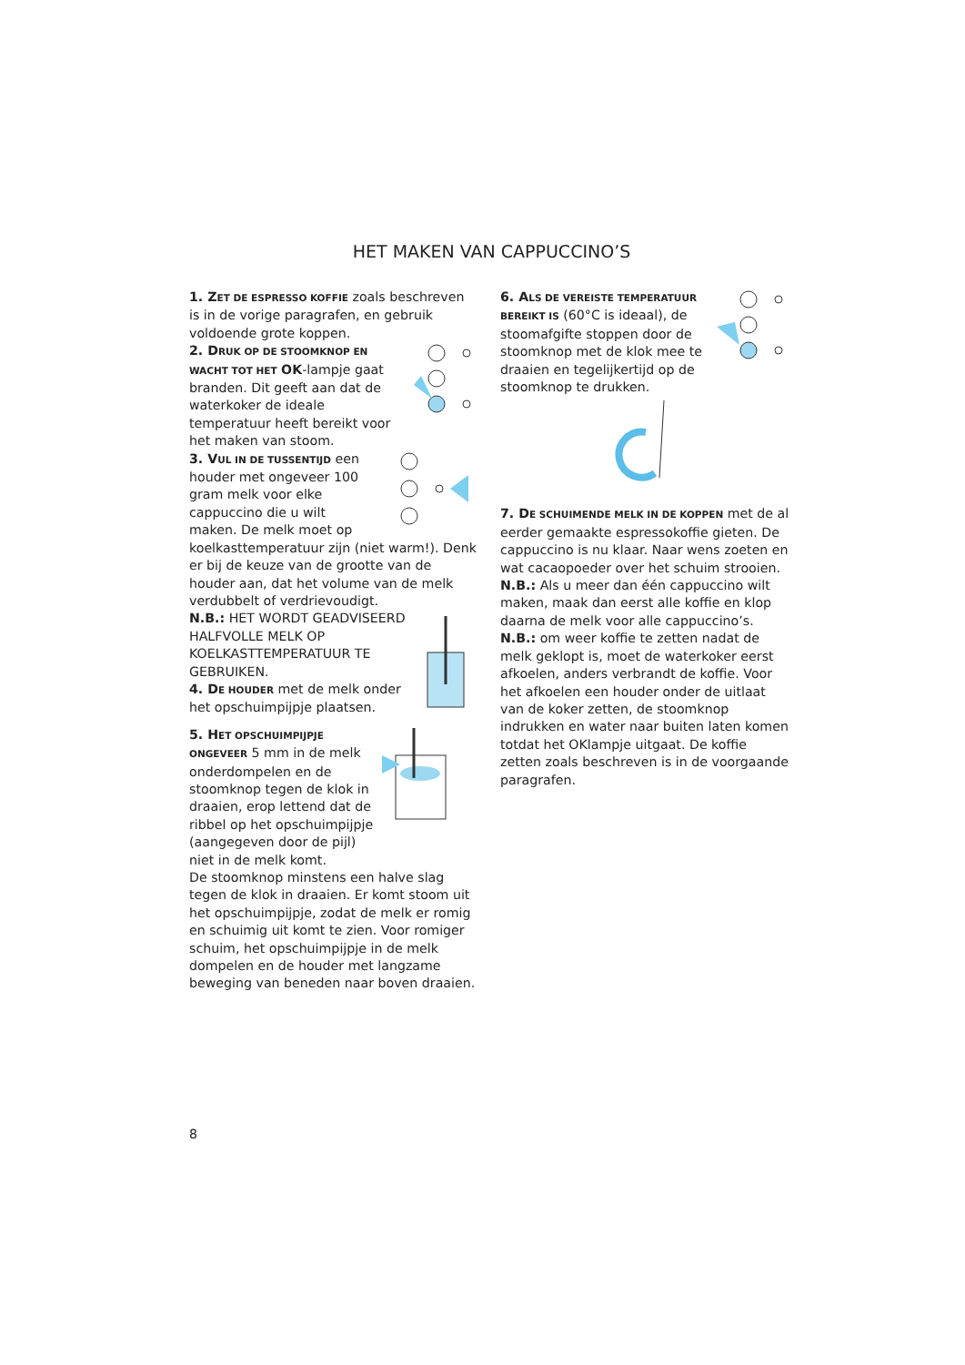HET MAKEN VAN CAPPUCCINO’S
1. Z ET DE ESPRESSO KOFFIE zoals beschreven is in de vorige paragrafen, en gebruik voldoende grote koppen.
2. D RUK OP DE STOOMKNOP EN WACHT TOT HET OK-lampje gaat branden. Dit geeft aan dat de waterkoker de ideale temperatuur heeft bereikt voor het maken van stoom.
3. V UL IN DE TUSSENTIJD een houder met ongeveer 100 gram melk voor elke cappuccino die u wilt maken. De melk moet op koelkasttemperatuur zijn (niet warm!). Denk er bij de keuze van de grootte van de houder aan, dat het volume van de melk verdubbelt of verdrievoudigt.
N.B.: HET WORDT GEADVISEERD HALFVOLLE MELK OP KOELKASTTEMPERATUUR TE GEBRUIKEN.
4. D E HOUDER met de melk onder het opschuimpijpje plaatsen.
5. H ET OPSCHUIMPIJPJE ONGEVEER 5 mm in de melk onderdompelen en de stoomknop tegen de klok in draaien, erop lettend dat de ribbel op het opschuimpijpje (aangegeven door de pijl) niet in de melk komt.
De stoomknop minstens een halve slag tegen de klok in draaien. Er komt stoom uit het opschuimpijpje, zodat de melk er romig en schuimig uit komt te zien. Voor romiger schuim, het opschuimpijpje in de melk dompelen en de houder met langzame beweging van beneden naar boven draaien.
6. A LS DE VEREISTE TEMPERATUUR BEREIKT IS (60°C is ideaal), de stoomafgifte stoppen door de stoomknop met de klok mee te draaien en tegelijkertijd op de stoomknop te drukken.
7. D E SCHUIMENDE MELK IN DE KOPPEN met de al eerder gemaakte espressokoffie gieten. De cappuccino is nu klaar. Naar wens zoeten en wat cacaopoeder over het schuim strooien.
N.B.: Als u meer dan één cappuccino wilt maken, maak dan eerst alle koffie en klop daarna de melk voor alle cappuccino’s.
N.B.: om weer koffie te zetten nadat de melk geklopt is, moet de waterkoker eerst afkoelen, anders verbrandt de koffie. Voor het afkoelen een houder onder de uitlaat van de koker zetten, de stoomknop indrukken en water naar buiten laten komen totdat het OKlampje uitgaat. De koffie zetten zoals beschreven is in de voorgaande paragrafen.
8